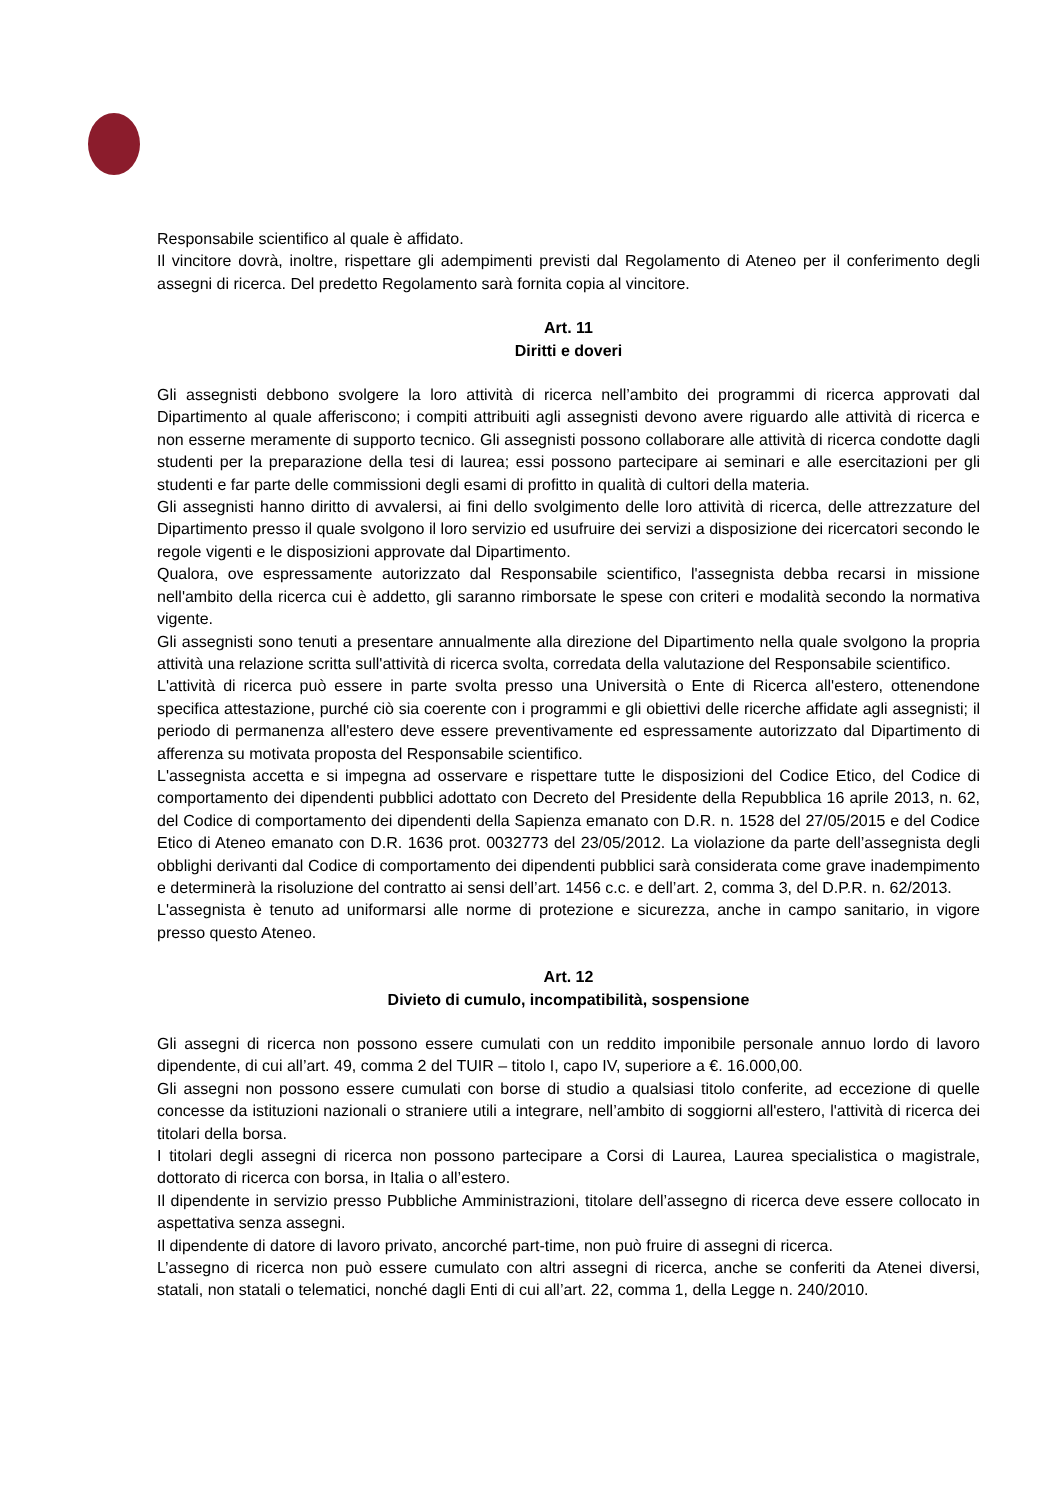Responsabile scientifico al quale è affidato.
Il vincitore dovrà, inoltre, rispettare gli adempimenti previsti dal Regolamento di Ateneo per il conferimento degli assegni di ricerca. Del predetto Regolamento sarà fornita copia al vincitore.
Art. 11
Diritti e doveri
Gli assegnisti debbono svolgere la loro attività di ricerca nell’ambito dei programmi di ricerca approvati dal Dipartimento al quale afferiscono; i compiti attribuiti agli assegnisti devono avere riguardo alle attività di ricerca e non esserne meramente di supporto tecnico. Gli assegnisti possono collaborare alle attività di ricerca condotte dagli studenti per la preparazione della tesi di laurea; essi possono partecipare ai seminari e alle esercitazioni per gli studenti e far parte delle commissioni degli esami di profitto in qualità di cultori della materia.
Gli assegnisti hanno diritto di avvalersi, ai fini dello svolgimento delle loro attività di ricerca, delle attrezzature del Dipartimento presso il quale svolgono il loro servizio ed usufruire dei servizi a disposizione dei ricercatori secondo le regole vigenti e le disposizioni approvate dal Dipartimento.
Qualora, ove espressamente autorizzato dal Responsabile scientifico, l'assegnista debba recarsi in missione nell'ambito della ricerca cui è addetto, gli saranno rimborsate le spese con criteri e modalità secondo la normativa vigente.
Gli assegnisti sono tenuti a presentare annualmente alla direzione del Dipartimento nella quale svolgono la propria attività una relazione scritta sull'attività di ricerca svolta, corredata della valutazione del Responsabile scientifico.
L'attività di ricerca può essere in parte svolta presso una Università o Ente di Ricerca all'estero, ottenendone specifica attestazione, purché ciò sia coerente con i programmi e gli obiettivi delle ricerche affidate agli assegnisti; il periodo di permanenza all'estero deve essere preventivamente ed espressamente autorizzato dal Dipartimento di afferenza su motivata proposta del Responsabile scientifico.
L'assegnista accetta e si impegna ad osservare e rispettare tutte le disposizioni del Codice Etico, del Codice di comportamento dei dipendenti pubblici adottato con Decreto del Presidente della Repubblica 16 aprile 2013, n. 62, del Codice di comportamento dei dipendenti della Sapienza emanato con D.R. n. 1528 del 27/05/2015 e del Codice Etico di Ateneo emanato con D.R. 1636 prot. 0032773 del 23/05/2012. La violazione da parte dell’assegnista degli obblighi derivanti dal Codice di comportamento dei dipendenti pubblici sarà considerata come grave inadempimento e determinerà la risoluzione del contratto ai sensi dell’art. 1456 c.c. e dell’art. 2, comma 3, del D.P.R. n. 62/2013.
L'assegnista è tenuto ad uniformarsi alle norme di protezione e sicurezza, anche in campo sanitario, in vigore presso questo Ateneo.
Art. 12
Divieto di cumulo, incompatibilità, sospensione
Gli assegni di ricerca non possono essere cumulati con un reddito imponibile personale annuo lordo di lavoro dipendente, di cui all’art. 49, comma 2 del TUIR – titolo I, capo IV, superiore a €. 16.000,00.
Gli assegni non possono essere cumulati con borse di studio a qualsiasi titolo conferite, ad eccezione di quelle concesse da istituzioni nazionali o straniere utili a integrare, nell’ambito di soggiorni all'estero, l'attività di ricerca dei titolari della borsa.
I titolari degli assegni di ricerca non possono partecipare a Corsi di Laurea, Laurea specialistica o magistrale, dottorato di ricerca con borsa, in Italia o all’estero.
Il dipendente in servizio presso Pubbliche Amministrazioni, titolare dell’assegno di ricerca deve essere collocato in aspettativa senza assegni.
Il dipendente di datore di lavoro privato, ancorché part-time, non può fruire di assegni di ricerca.
L’assegno di ricerca non può essere cumulato con altri assegni di ricerca, anche se conferiti da Atenei diversi, statali, non statali o telematici, nonché dagli Enti di cui all’art. 22, comma 1, della Legge n. 240/2010.